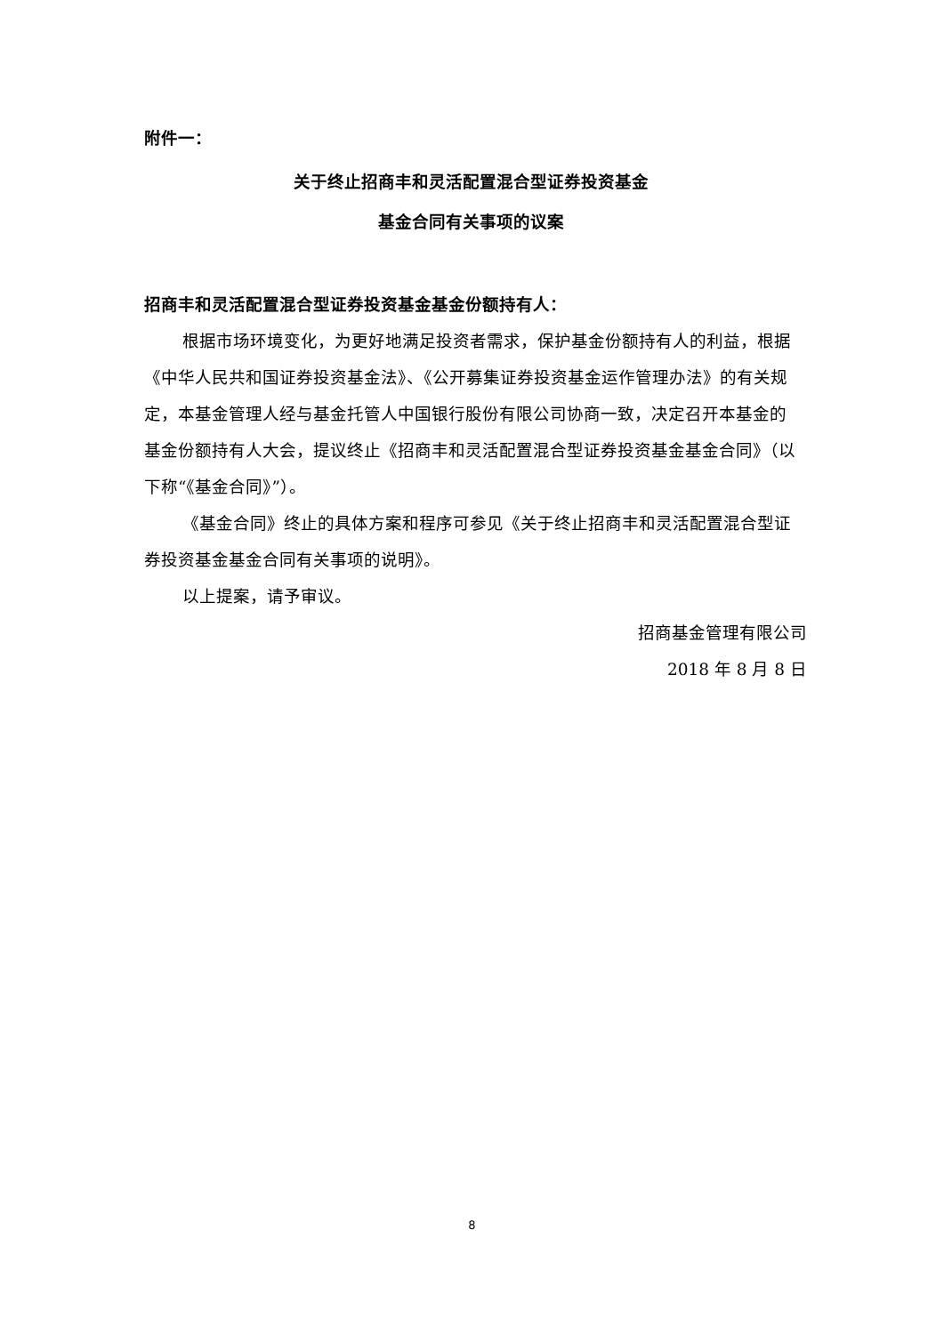附件一：
关于终止招商丰和灵活配置混合型证券投资基金
基金合同有关事项的议案
招商丰和灵活配置混合型证券投资基金基金份额持有人：
根据市场环境变化，为更好地满足投资者需求，保护基金份额持有人的利益，根据《中华人民共和国证券投资基金法》、《公开募集证券投资基金运作管理办法》的有关规定，本基金管理人经与基金托管人中国银行股份有限公司协商一致，决定召开本基金的基金份额持有人大会，提议终止《招商丰和灵活配置混合型证券投资基金基金合同》（以下称“《基金合同》”）。
《基金合同》终止的具体方案和程序可参见《关于终止招商丰和灵活配置混合型证券投资基金基金合同有关事项的说明》。
以上提案，请予审议。
招商基金管理有限公司
2018 年 8 月 8 日
8